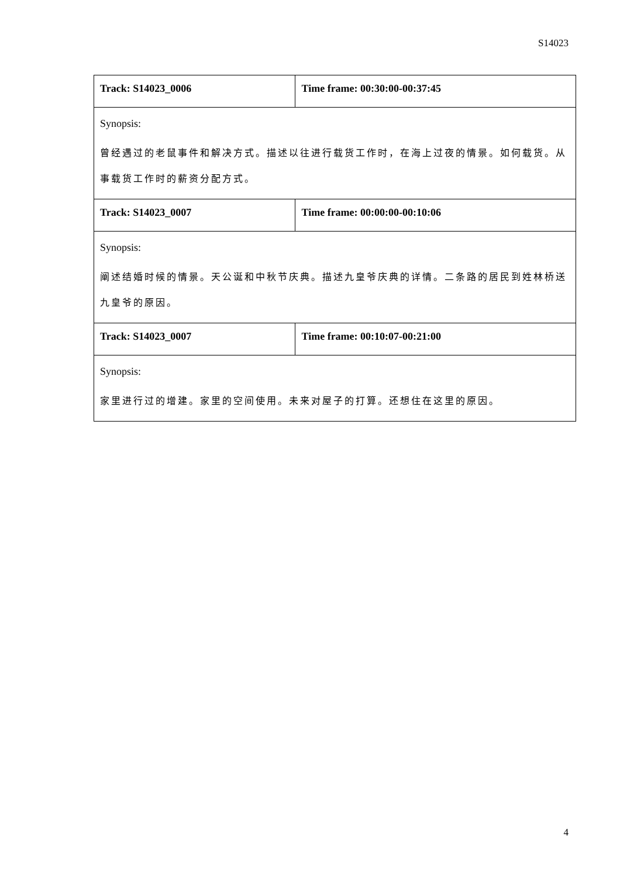S14023
| Track: S14023_0006 | Time frame: 00:30:00-00:37:45 |
| Synopsis: 曾经遇过的老鼠事件和解决方式。描述以往进行载货工作时，在海上过夜的情景。如何载货。从事载货工作时的薪资分配方式。 | |
| Track: S14023_0007 | Time frame: 00:00:00-00:10:06 |
| Synopsis: 阐述结婚时候的情景。天公诞和中秋节庆典。描述九皇爷庆典的详情。二条路的居民到姓林桥送九皇爷的原因。 | |
| Track: S14023_0007 | Time frame: 00:10:07-00:21:00 |
| Synopsis: 家里进行过的增建。家里的空间使用。未来对屋子的打算。还想住在这里的原因。 | |
4